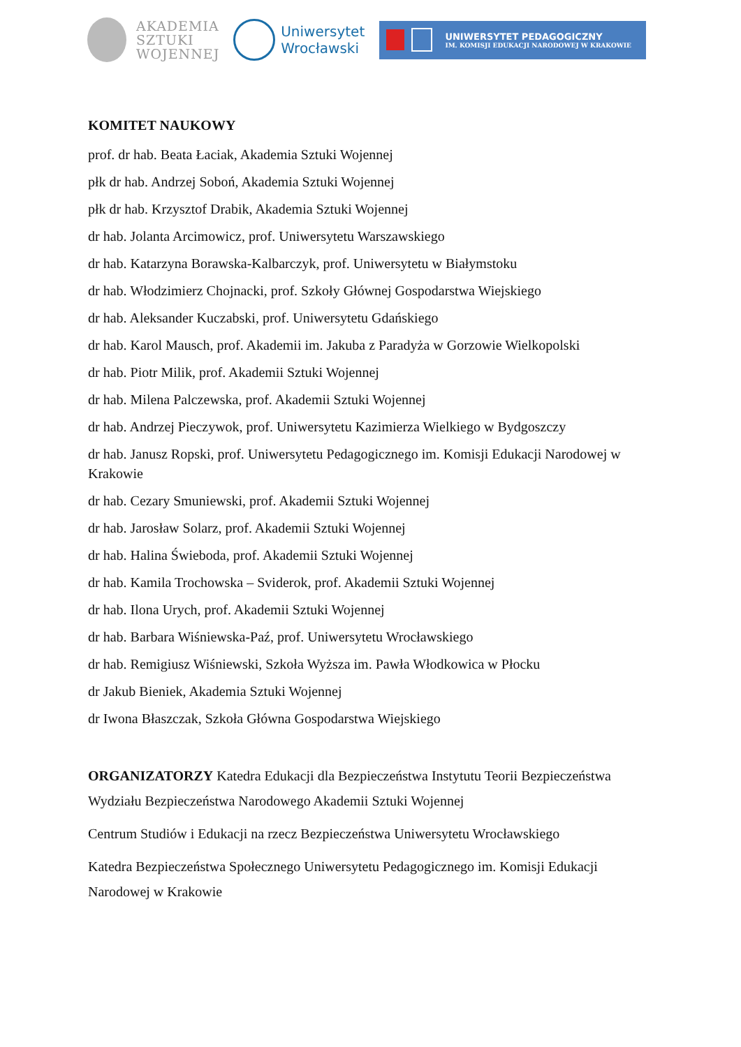AKADEMIA
SZTUKI
WOJENNEJ
Uniwersytet
Wrocławski
UNIWERSYTET PEDAGOGICZNY
IM. KOMISJI EDUKACJI NARODOWEJ W KRAKOWIE
KOMITET NAUKOWY
prof. dr hab. Beata Łaciak, Akademia Sztuki Wojennej
płk dr hab. Andrzej Soboń, Akademia Sztuki Wojennej
płk dr hab. Krzysztof Drabik, Akademia Sztuki Wojennej
dr hab. Jolanta Arcimowicz, prof. Uniwersytetu Warszawskiego
dr hab. Katarzyna Borawska-Kalbarczyk, prof. Uniwersytetu w Białymstoku
dr hab. Włodzimierz Chojnacki, prof. Szkoły Głównej Gospodarstwa Wiejskiego
dr hab. Aleksander Kuczabski, prof. Uniwersytetu Gdańskiego
dr hab. Karol Mausch, prof. Akademii im. Jakuba z Paradyża w Gorzowie Wielkopolski
dr hab. Piotr Milik, prof. Akademii Sztuki Wojennej
dr hab. Milena Palczewska, prof. Akademii Sztuki Wojennej
dr hab. Andrzej Pieczywok, prof. Uniwersytetu Kazimierza Wielkiego w Bydgoszczy
dr hab. Janusz Ropski, prof. Uniwersytetu Pedagogicznego im. Komisji Edukacji Narodowej w Krakowie
dr hab. Cezary Smuniewski, prof. Akademii Sztuki Wojennej
dr hab. Jarosław Solarz, prof. Akademii Sztuki Wojennej
dr hab. Halina Świeboda, prof. Akademii Sztuki Wojennej
dr hab. Kamila Trochowska – Sviderok, prof. Akademii Sztuki Wojennej
dr hab. Ilona Urych, prof. Akademii Sztuki Wojennej
dr hab. Barbara Wiśniewska-Paź, prof. Uniwersytetu Wrocławskiego
dr hab. Remigiusz Wiśniewski, Szkoła Wyższa im. Pawła Włodkowica w Płocku
dr Jakub Bieniek, Akademia Sztuki Wojennej
dr Iwona Błaszczak, Szkoła Główna Gospodarstwa Wiejskiego
ORGANIZATORZY Katedra Edukacji dla Bezpieczeństwa Instytutu Teorii Bezpieczeństwa Wydziału Bezpieczeństwa Narodowego Akademii Sztuki Wojennej
Centrum Studiów i Edukacji na rzecz Bezpieczeństwa Uniwersytetu Wrocławskiego
Katedra Bezpieczeństwa Społecznego Uniwersytetu Pedagogicznego im. Komisji Edukacji Narodowej w Krakowie